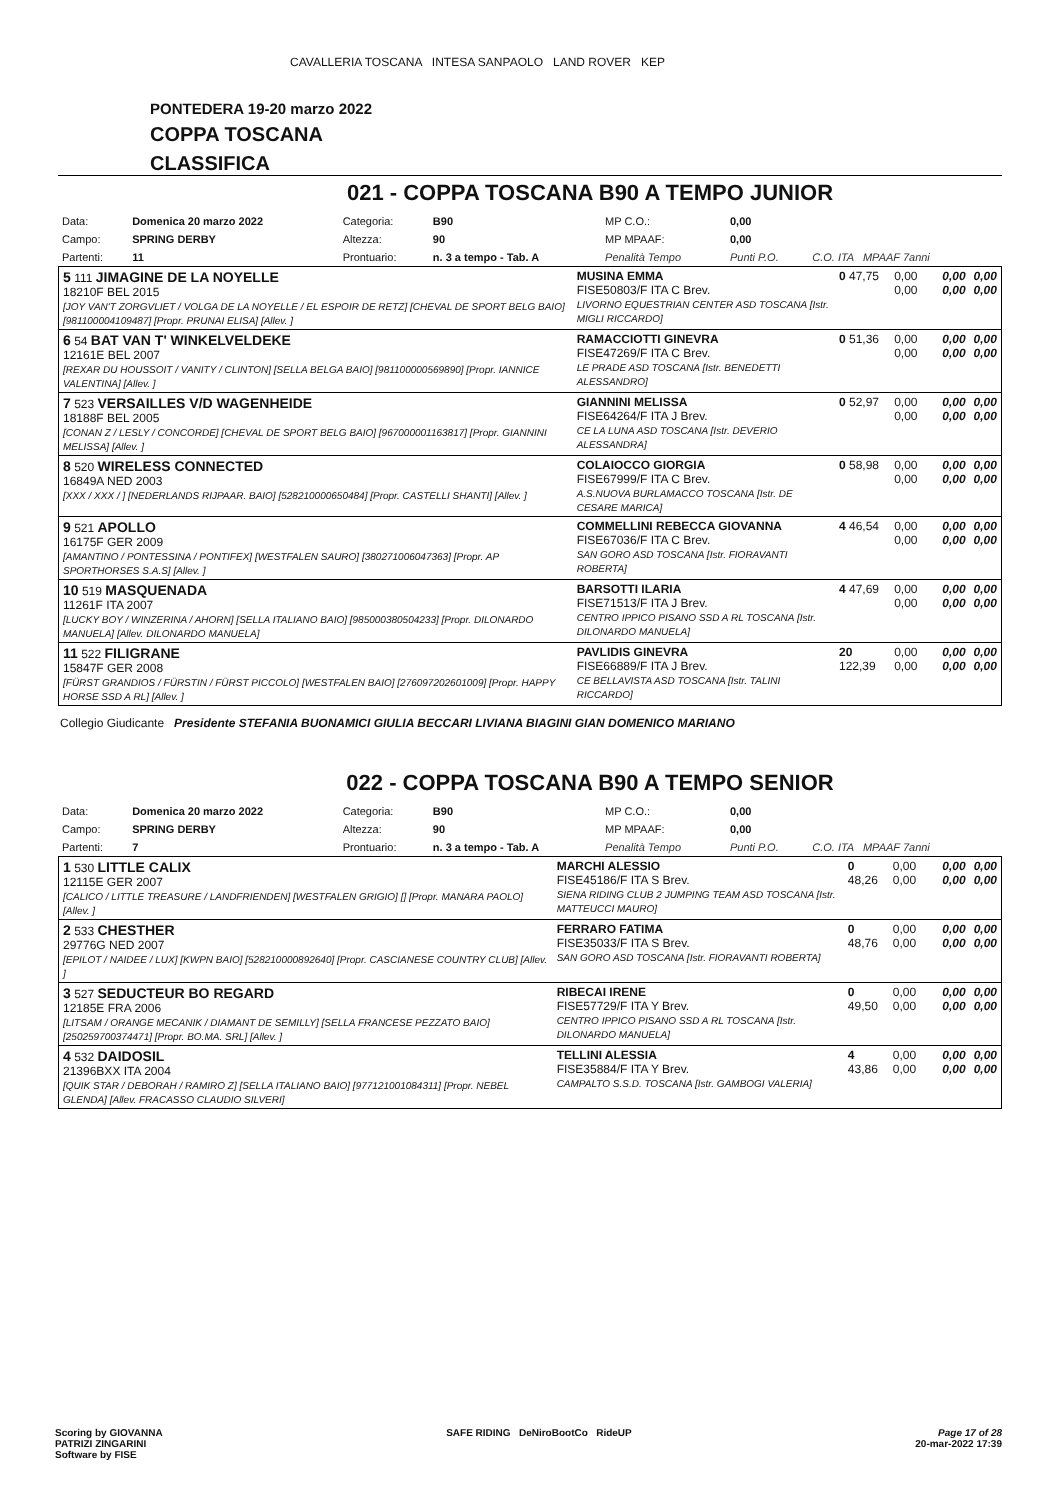CAVALLERIA TOSCANA INTESA SANPAOLO LAND ROVER KEP
PONTEDERA 19-20 marzo 2022
COPPA TOSCANA
CLASSIFICA
021 - COPPA TOSCANA B90 A TEMPO JUNIOR
| Data: | Domenica 20 marzo 2022 | Categoria: | B90 | MP C.O.: | 0,00 | |
| Campo: | SPRING DERBY | Altezza: | 90 | MP MPAAF: | 0,00 | |
| Partenti: | 11 | Prontuario: | n. 3 a tempo - Tab. A | Penalità Tempo | Punti P.O. | C.O. ITA MPAAF 7anni |
| 5 111 JIMAGINE DE LA NOYELLE 18210F BEL 2015 [JOY VAN'T ZORGVLIET / VOLGA DE LA NOYELLE / EL ESPOIR DE RETZ] [CHEVAL DE SPORT BELG BAIO] [981100004109487] [Propr. PRUNAI ELISA] [Allev. ] | MUSINA EMMA FISE50803/F ITA C Brev. LIVORNO EQUESTRIAN CENTER ASD TOSCANA [Istr. MIGLI RICCARDO] | 0 47,75 | 0,00 0,00 | 0,00 0,00 | 0,00 0,00 |
| 6 54 BAT VAN T' WINKELVELDEKE 12161E BEL 2007 [REXAR DU HOUSSOIT / VANITY / CLINTON] [SELLA BELGA BAIO] [981100000569890] [Propr. IANNICE VALENTINA] [Allev. ] | RAMACCIOTTI GINEVRA FISE47269/F ITA C Brev. LE PRADE ASD TOSCANA [Istr. BENEDETTI ALESSANDRO] | 0 51,36 | 0,00 0,00 | 0,00 0,00 | 0,00 0,00 |
| 7 523 VERSAILLES V/D WAGENHEIDE 18188F BEL 2005 [CONAN Z / LESLY / CONCORDE] [CHEVAL DE SPORT BELG BAIO] [967000001163817] [Propr. GIANNINI MELISSA] [Allev. ] | GIANNINI MELISSA FISE64264/F ITA J Brev. CE LA LUNA ASD TOSCANA [Istr. DEVERIO ALESSANDRA] | 0 52,97 | 0,00 0,00 | 0,00 0,00 | 0,00 0,00 |
| 8 520 WIRELESS CONNECTED 16849A NED 2003 [XXX / XXX / ] [NEDERLANDS RIJPAAR. BAIO] [528210000650484] [Propr. CASTELLI SHANTI] [Allev. ] | COLAIOCCO GIORGIA FISE67999/F ITA C Brev. A.S.NUOVA BURLAMACCO TOSCANA [Istr. DE CESARE MARICA] | 0 58,98 | 0,00 0,00 | 0,00 0,00 | 0,00 0,00 |
| 9 521 APOLLO 16175F GER 2009 [AMANTINO / PONTESSINA / PONTIFEX] [WESTFALEN SAURO] [380271006047363] [Propr. AP SPORTHORSES S.A.S] [Allev. ] | COMMELLINI REBECCA GIOVANNA FISE67036/F ITA C Brev. SAN GORO ASD TOSCANA [Istr. FIORAVANTI ROBERTA] | 4 46,54 | 0,00 0,00 | 0,00 0,00 | 0,00 0,00 |
| 10 519 MASQUENADA 11261F ITA 2007 [LUCKY BOY / WINZERINA / AHORN] [SELLA ITALIANO BAIO] [985000380504233] [Propr. DILONARDO MANUELA] [Allev. DILONARDO MANUELA] | BARSOTTI ILARIA FISE71513/F ITA J Brev. CENTRO IPPICO PISANO SSD A RL TOSCANA [Istr. DILONARDO MANUELA] | 4 47,69 | 0,00 0,00 | 0,00 0,00 | 0,00 0,00 |
| 11 522 FILIGRANE 15847F GER 2008 [FÜRST GRANDIOS / FÜRSTIN / FÜRST PICCOLO] [WESTFALEN BAIO] [276097202601009] [Propr. HAPPY HORSE SSD A RL] [Allev. ] | PAVLIDIS GINEVRA FISE66889/F ITA J Brev. CE BELLAVISTA ASD TOSCANA [Istr. TALINI RICCARDO] | 20 122,39 | 0,00 0,00 | 0,00 0,00 | 0,00 0,00 |
Collegio Giudicante Presidente STEFANIA BUONAMICI GIULIA BECCARI LIVIANA BIAGINI GIAN DOMENICO MARIANO
022 - COPPA TOSCANA B90 A TEMPO SENIOR
| Data: | Domenica 20 marzo 2022 | Categoria: | B90 | MP C.O.: | 0,00 | |
| Campo: | SPRING DERBY | Altezza: | 90 | MP MPAAF: | 0,00 | |
| Partenti: | 7 | Prontuario: | n. 3 a tempo - Tab. A | Penalità Tempo | Punti P.O. | C.O. ITA MPAAF 7anni |
| 1 530 LITTLE CALIX 12115E GER 2007 [CALICO / LITTLE TREASURE / LANDFRIENDEN] [WESTFALEN GRIGIO] [] [Propr. MANARA PAOLO] [Allev. ] | MARCHI ALESSIO FISE45186/F ITA S Brev. SIENA RIDING CLUB 2 JUMPING TEAM ASD TOSCANA [Istr. MATTEUCCI MAURO] | 0 48,26 | 0,00 0,00 | 0,00 0,00 | 0,00 0,00 |
| 2 533 CHESTHER 29776G NED 2007 [EPILOT / NAIDEE / LUX] [KWPN BAIO] [528210000892640] [Propr. CASCIANESE COUNTRY CLUB] [Allev. ] | FERRARO FATIMA FISE35033/F ITA S Brev. SAN GORO ASD TOSCANA [Istr. FIORAVANTI ROBERTA] | 0 48,76 | 0,00 0,00 | 0,00 0,00 | 0,00 0,00 |
| 3 527 SEDUCTEUR BO REGARD 12185E FRA 2006 [LITSAM / ORANGE MECANIK / DIAMANT DE SEMILLY] [SELLA FRANCESE PEZZATO BAIO] [250259700374471] [Propr. BO.MA. SRL] [Allev. ] | RIBECAI IRENE FISE57729/F ITA Y Brev. CENTRO IPPICO PISANO SSD A RL TOSCANA [Istr. DILONARDO MANUELA] | 0 49,50 | 0,00 0,00 | 0,00 0,00 | 0,00 0,00 |
| 4 532 DAIDOSIL 21396BXX ITA 2004 [QUIK STAR / DEBORAH / RAMIRO Z] [SELLA ITALIANO BAIO] [977121001084311] [Propr. NEBEL GLENDA] [Allev. FRACASSO CLAUDIO SILVERI] | TELLINI ALESSIA FISE35884/F ITA Y Brev. CAMPALTO S.S.D. TOSCANA [Istr. GAMBOGI VALERIA] | 4 43,86 | 0,00 0,00 | 0,00 0,00 | 0,00 0,00 |
Scoring by GIOVANNA
PATRIZI ZINGARINI
Software by FISE
SAFE RIDING DeNiroBootCo RideUP
Page 17 of 28
20-mar-2022 17:39